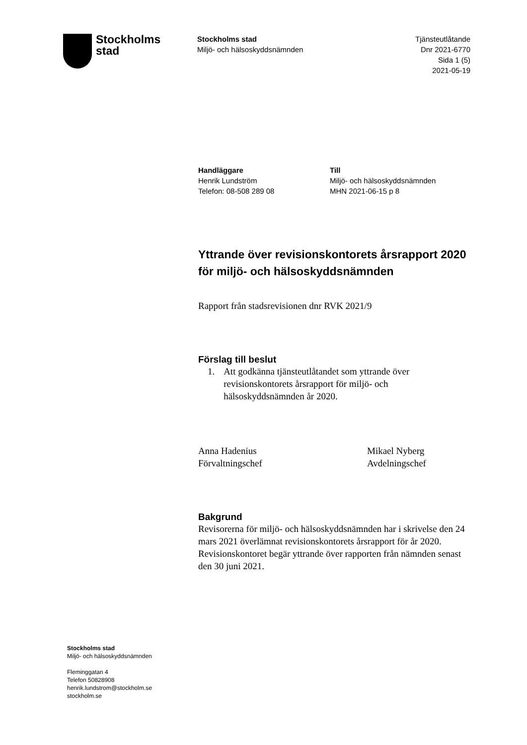Stockholms
stad
Stockholms stad
Miljö- och hälsoskyddsnämnden
Tjänsteutlåtande
Dnr 2021-6770
Sida 1 (5)
2021-05-19
Handläggare
Henrik Lundström
Telefon: 08-508 289 08
Till
Miljö- och hälsoskyddsnämnden
MHN 2021-06-15 p 8
Yttrande över revisionskontorets årsrapport 2020 för miljö- och hälsoskyddsnämnden
Rapport från stadsrevisionen dnr RVK 2021/9
Förslag till beslut
1. Att godkänna tjänsteutlåtandet som yttrande över revisionskontorets årsrapport för miljö- och hälsoskyddsnämnden år 2020.
Anna Hadenius
Förvaltningschef
Mikael Nyberg
Avdelningschef
Bakgrund
Revisorerna för miljö- och hälsoskyddsnämnden har i skrivelse den 24 mars 2021 överlämnat revisionskontorets årsrapport för år 2020. Revisionskontoret begär yttrande över rapporten från nämnden senast den 30 juni 2021.
Stockholms stad
Miljö- och hälsoskyddsnämnden
Fleminggatan 4
Telefon 50828908
henrik.lundstrom@stockholm.se
stockholm.se